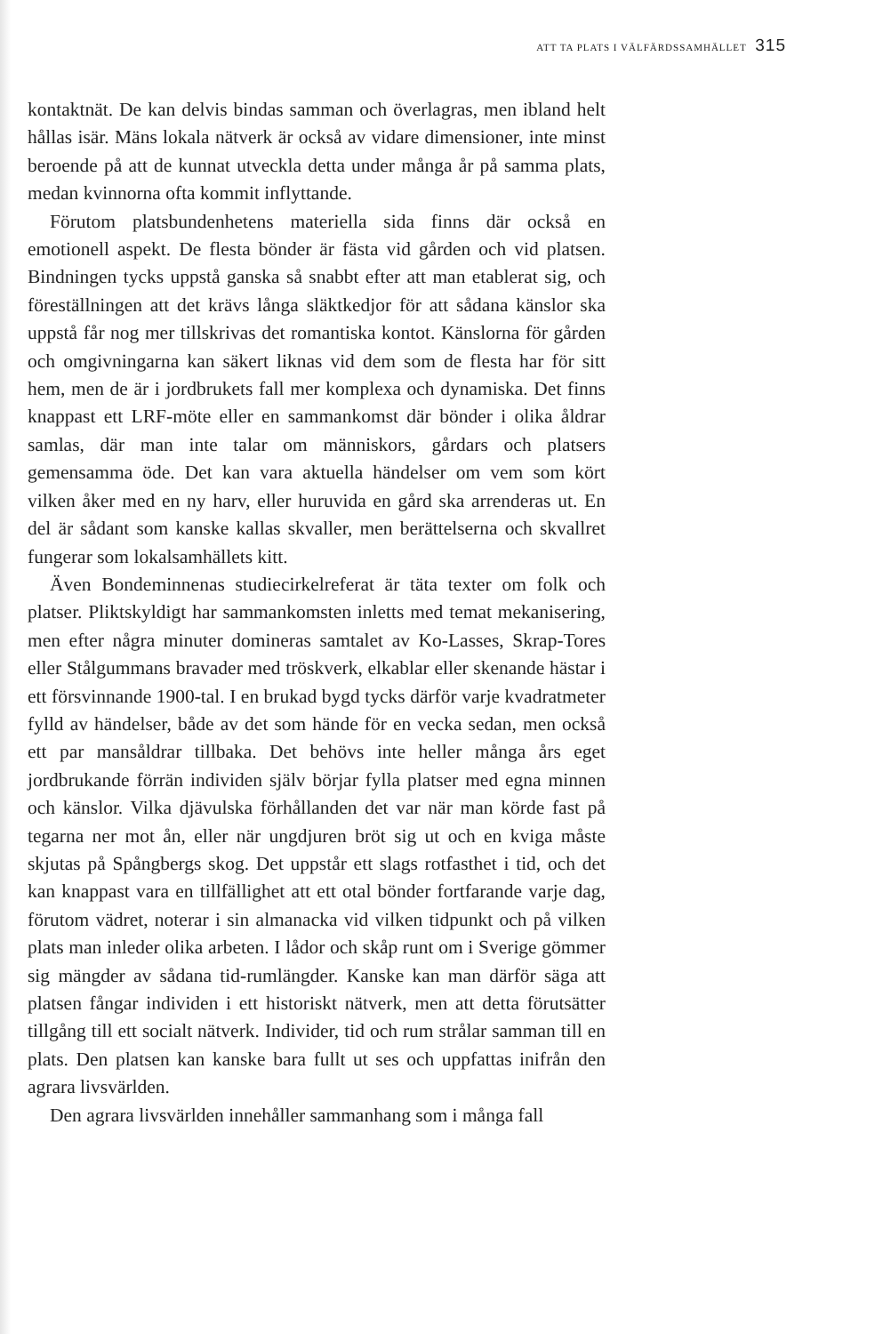ATT TA PLATS I VÄLFÄRDSSAMHÄLLET 315
kontaktnät. De kan delvis bindas samman och överlagras, men ibland helt hållas isär. Mäns lokala nätverk är också av vidare dimensioner, inte minst beroende på att de kunnat utveckla detta under många år på samma plats, medan kvinnorna ofta kommit inflyttande.
Förutom platsbundenhetens materiella sida finns där också en emotionell aspekt. De flesta bönder är fästa vid gården och vid platsen. Bindningen tycks uppstå ganska så snabbt efter att man etablerat sig, och föreställningen att det krävs långa släktkedjor för att sådana känslor ska uppstå får nog mer tillskrivas det romantiska kontot. Känslorna för gården och omgivningarna kan säkert liknas vid dem som de flesta har för sitt hem, men de är i jordbrukets fall mer komplexa och dynamiska. Det finns knappast ett LRF-möte eller en sammankomst där bönder i olika åldrar samlas, där man inte talar om människors, gårdars och platsers gemensamma öde. Det kan vara aktuella händelser om vem som kört vilken åker med en ny harv, eller huruvida en gård ska arrenderas ut. En del är sådant som kanske kallas skvaller, men berättelserna och skvallret fungerar som lokalsamhällets kitt.
Även Bondeminnenas studiecirkelreferat är täta texter om folk och platser. Pliktskyldigt har sammankomsten inletts med temat mekanisering, men efter några minuter domineras samtalet av Ko-Lasses, Skrap-Tores eller Stålgummans bravader med tröskverk, elkablar eller skenande hästar i ett försvinnande 1900-tal. I en brukad bygd tycks därför varje kvadratmeter fylld av händelser, både av det som hände för en vecka sedan, men också ett par mansåldrar tillbaka. Det behövs inte heller många års eget jordbrukande förrän individen själv börjar fylla platser med egna minnen och känslor. Vilka djävulska förhållanden det var när man körde fast på tegarna ner mot ån, eller när ungdjuren bröt sig ut och en kviga måste skjutas på Spångbergs skog. Det uppstår ett slags rotfasthet i tid, och det kan knappast vara en tillfällighet att ett otal bönder fortfarande varje dag, förutom vädret, noterar i sin almanacka vid vilken tidpunkt och på vilken plats man inleder olika arbeten. I lådor och skåp runt om i Sverige gömmer sig mängder av sådana tid-rumlängder. Kanske kan man därför säga att platsen fångar individen i ett historiskt nätverk, men att detta förutsätter tillgång till ett socialt nätverk. Individer, tid och rum strålar samman till en plats. Den platsen kan kanske bara fullt ut ses och uppfattas inifrån den agrara livsvärlden.
Den agrara livsvärlden innehåller sammanhang som i många fall